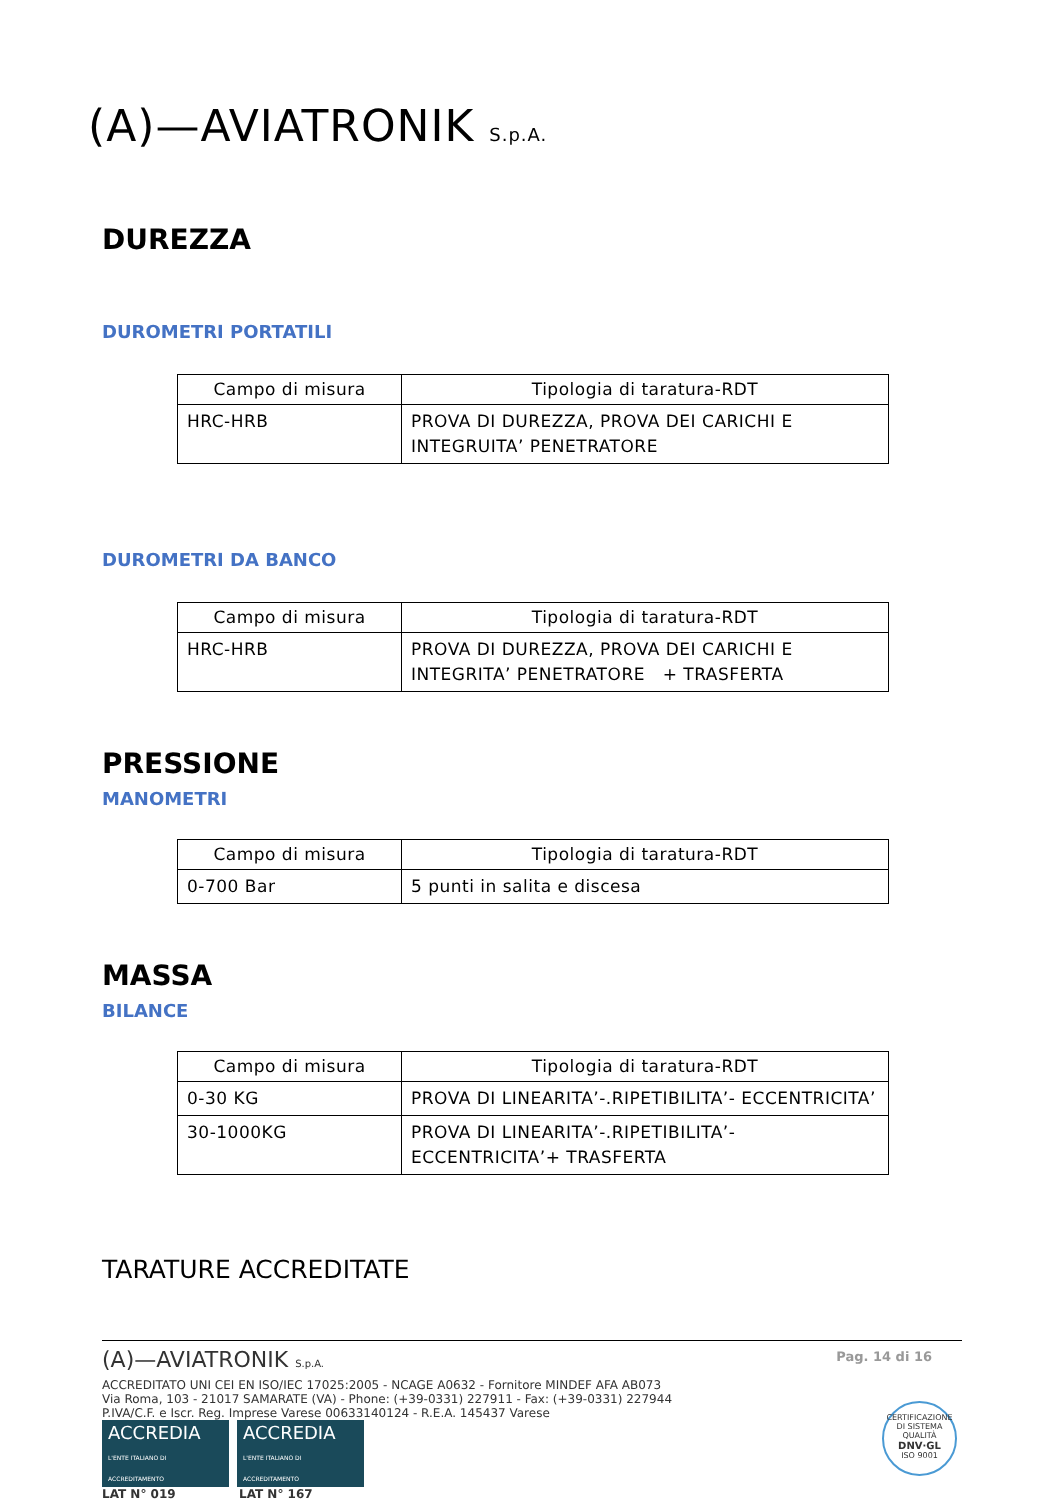(A)—AVIATRONIK S.p.A.
DUREZZA
DUROMETRI PORTATILI
| Campo di misura | Tipologia di taratura-RDT |
| --- | --- |
| HRC-HRB | PROVA DI DUREZZA, PROVA DEI CARICHI E INTEGRUITA’ PENETRATORE |
DUROMETRI DA BANCO
| Campo di misura | Tipologia di taratura-RDT |
| --- | --- |
| HRC-HRB | PROVA DI DUREZZA, PROVA DEI CARICHI E INTEGRITA’ PENETRATORE + TRASFERTA |
PRESSIONE
MANOMETRI
| Campo di misura | Tipologia di taratura-RDT |
| --- | --- |
| 0-700 Bar | 5 punti in salita e discesa |
MASSA
BILANCE
| Campo di misura | Tipologia di taratura-RDT |
| --- | --- |
| 0-30 KG | PROVA DI LINEARITA’-.RIPETIBILITA’- ECCENTRICITA’ |
| 30-1000KG | PROVA DI LINEARITA’-.RIPETIBILITA’- ECCENTRICITA’+ TRASFERTA |
TARATURE ACCREDITATE
Pag. 14 di 16
(A)—AVIATRONIK S.p.A.
ACCREDITATO UNI CEI EN ISO/IEC 17025:2005 - NCAGE A0632 - Fornitore MINDEF AFA AB073
Via Roma, 103 - 21017 SAMARATE (VA) - Phone: (+39-0331) 227911 - Fax: (+39-0331) 227944
P.IVA/C.F. e Iscr. Reg. Imprese Varese 00633140124 - R.E.A. 145437 Varese
ACCREDIA
L'ENTE ITALIANO DI ACCREDITAMENTO ACCREDIA
L'ENTE ITALIANO DI ACCREDITAMENTO
LAT N° 019 LAT N° 167
CERTIFICAZIONE DI SISTEMA QUALITÀ
DNV·GL
ISO 9001